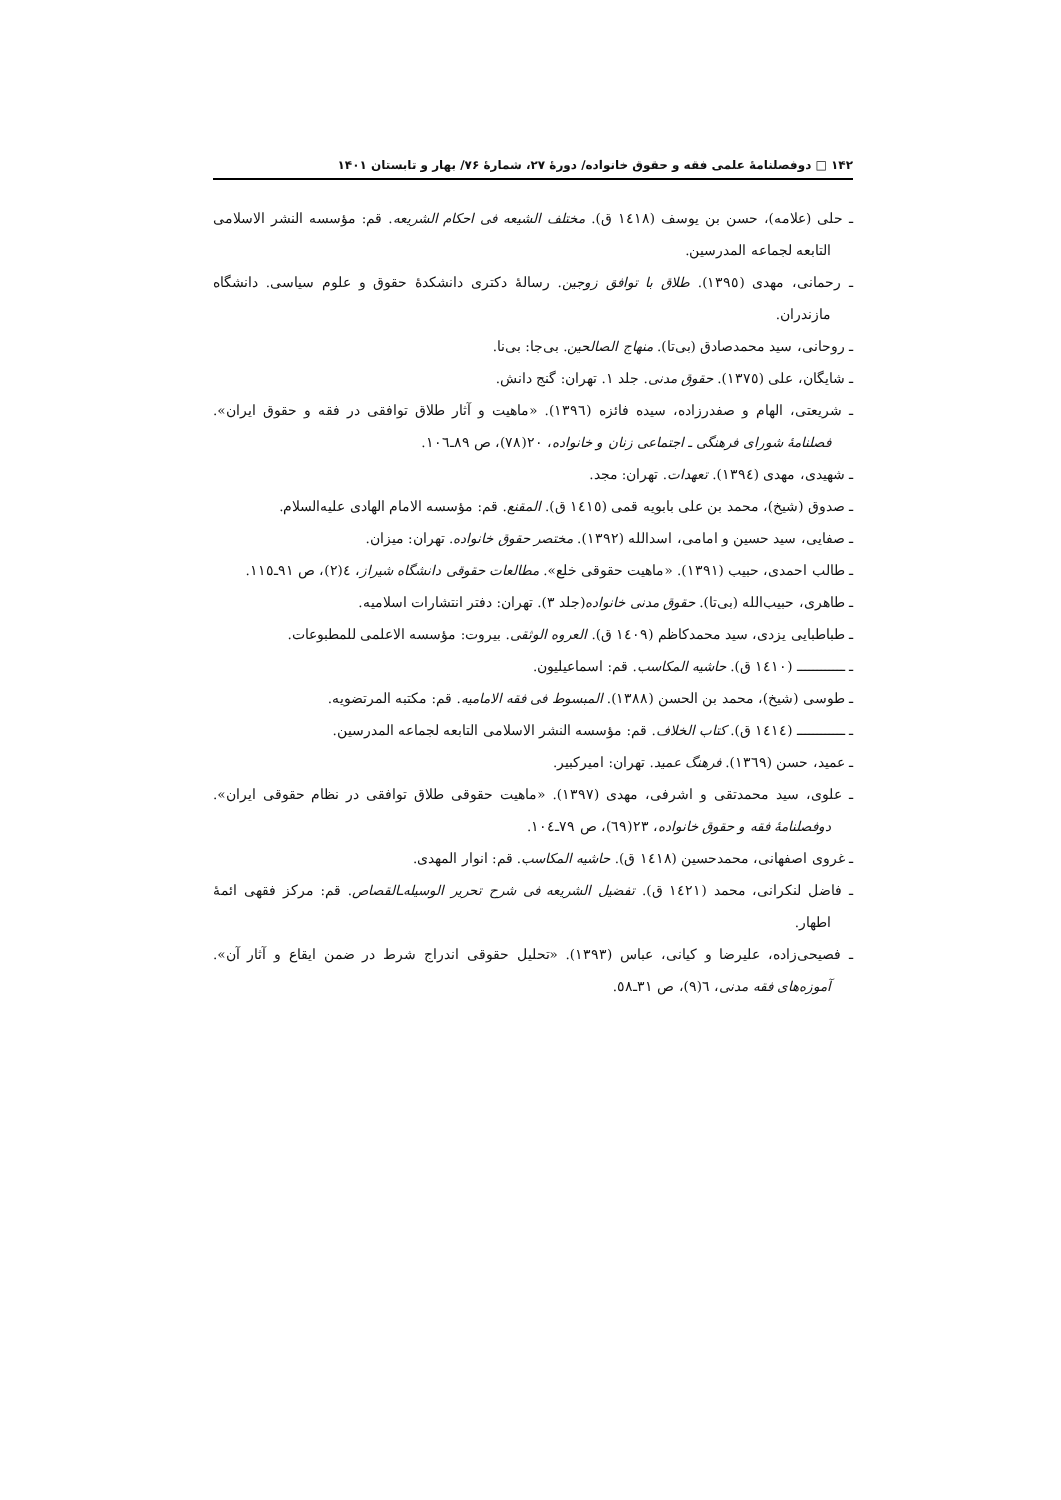۱۴۲ □ دوفصلنامهٔ علمی فقه و حقوق خانواده/ دورهٔ ۲۷، شمارهٔ ۷۶/ بهار و تابستان ۱۴۰۱
ـ حلی (علامه)، حسن بن یوسف (١٤١٨ ق). مختلف الشیعه فی احکام الشریعه. قم: مؤسسه النشر الاسلامی التابعه لجماعه المدرسین.
ـ رحمانی، مهدی (١٣٩٥). طلاق با توافق زوجین. رسالهٔ دکتری دانشکدهٔ حقوق و علوم سیاسی. دانشگاه مازندران.
ـ روحانی، سید محمدصادق (بی‌تا). منهاج الصالحین. بی‌جا: بی‌نا.
ـ شایگان، علی (١٣٧٥). حقوق مدنی. جلد ١. تهران: گنج دانش.
ـ شریعتی، الهام و صفدرزاده، سیده فائزه (١٣٩٦). «ماهیت و آثار طلاق توافقی در فقه و حقوق ایران». فصلنامهٔ شورای فرهنگی ـ اجتماعی زنان و خانواده، ٢٠(٧٨)، ص ٨٩ـ١٠٦.
ـ شهیدی، مهدی (١٣٩٤). تعهدات. تهران: مجد.
ـ صدوق (شیخ)، محمد بن علی بابویه قمی (١٤١٥ ق). المقنع. قم: مؤسسه الامام الهادی علیه‌السلام.
ـ صفایی، سید حسین و امامی، اسدالله (١٣٩٢). مختصر حقوق خانواده. تهران: میزان.
ـ طالب احمدی، حبیب (١٣٩١). «ماهیت حقوقی خلع». مطالعات حقوقی دانشگاه شیراز، ٤(٢)، ص ٩١ـ١١٥.
ـ طاهری، حبیب‌الله (بی‌تا). حقوق مدنی خانواده(جلد ٣). تهران: دفتر انتشارات اسلامیه.
ـ طباطبایی یزدی، سید محمدکاظم (١٤٠٩ ق). العروه الوثقی. بیروت: مؤسسه الاعلمی للمطبوعات.
ـ ــــــــــــ (١٤١٠ ق). حاشیه المکاسب. قم: اسماعیلیون.
ـ طوسی (شیخ)، محمد بن الحسن (١٣٨٨). المبسوط فی فقه الامامیه. قم: مکتبه المرتضویه.
ـ ــــــــــــ (١٤١٤ ق). کتاب الخلاف. قم: مؤسسه النشر الاسلامی التابعه لجماعه المدرسین.
ـ عمید، حسن (١٣٦٩). فرهنگ عمید. تهران: امیرکبیر.
ـ علوی، سید محمدتقی و اشرفی، مهدی (١٣٩٧). «ماهیت حقوقی طلاق توافقی در نظام حقوقی ایران». دوفصلنامهٔ فقه و حقوق خانواده، ٢٣(٦٩)، ص ٧٩ـ١٠٤.
ـ غروی اصفهانی، محمدحسین (١٤١٨ ق). حاشیه المکاسب. قم: انوار المهدی.
ـ فاضل لنکرانی، محمد (١٤٢١ ق). تفضیل الشریعه فی شرح تحریر الوسیله‌ـالقصاص. قم: مرکز فقهی ائمهٔ اطهار.
ـ فصیحی‌زاده، علیرضا و کیانی، عباس (١٣٩٣). «تحلیل حقوقی اندراج شرط در ضمن ایقاع و آثار آن». آموزه‌های فقه مدنی، ٦(٩)، ص ٣١ـ٥٨.